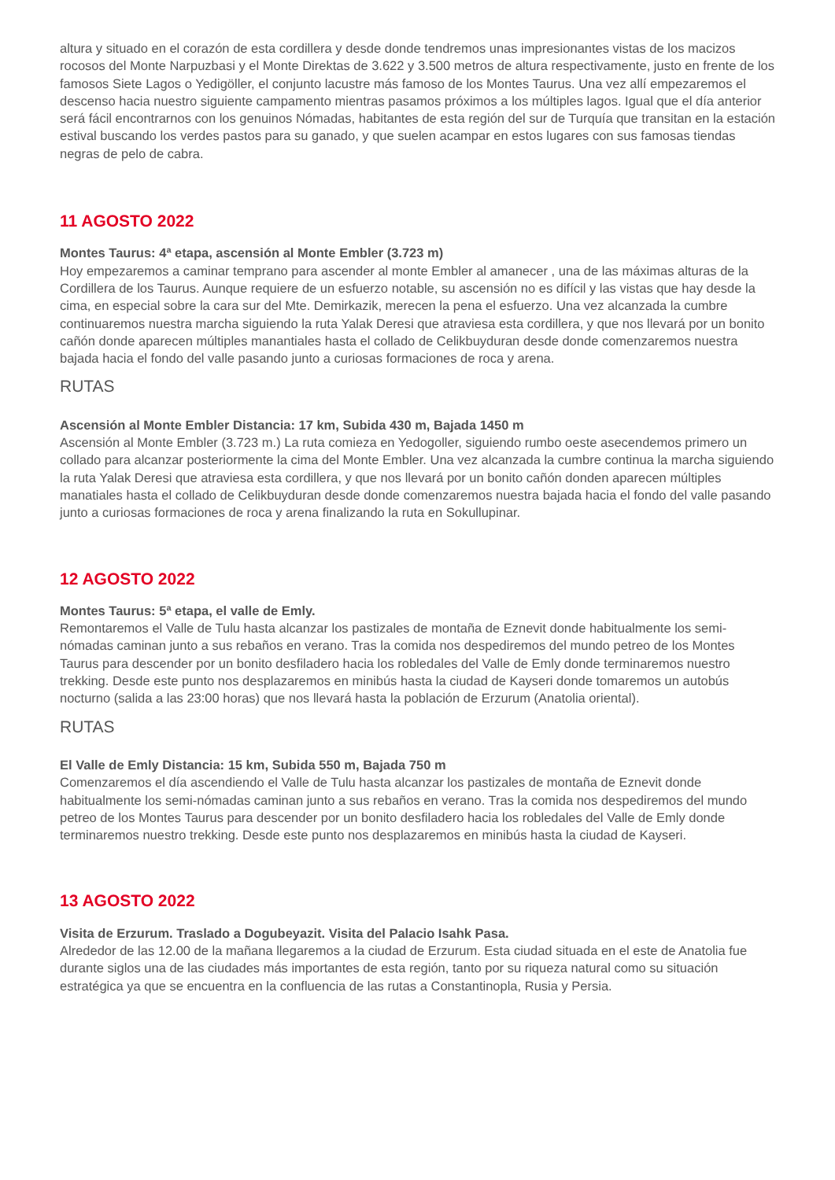altura y situado en el corazón de esta cordillera y desde donde tendremos unas impresionantes vistas de los macizos rocosos del Monte Narpuzbasi y el Monte Direktas de 3.622 y 3.500 metros de altura respectivamente, justo en frente de los famosos Siete Lagos o Yedigöller, el conjunto lacustre más famoso de los Montes Taurus. Una vez allí empezaremos el descenso hacia nuestro siguiente campamento mientras pasamos próximos a los múltiples lagos. Igual que el día anterior será fácil encontrarnos con los genuinos Nómadas, habitantes de esta región del sur de Turquía que transitan en la estación estival buscando los verdes pastos para su ganado, y que suelen acampar en estos lugares con sus famosas tiendas negras de pelo de cabra.
11 AGOSTO 2022
Montes Taurus: 4ª etapa, ascensión al Monte Embler (3.723 m)
Hoy empezaremos a caminar temprano para ascender al monte Embler al amanecer , una de las máximas alturas de la Cordillera de los Taurus. Aunque requiere de un esfuerzo notable, su ascensión no es difícil y las vistas que hay desde la cima, en especial sobre la cara sur del Mte. Demirkazik, merecen la pena el esfuerzo. Una vez alcanzada la cumbre continuaremos nuestra marcha siguiendo la ruta Yalak Deresi que atraviesa esta cordillera, y que nos llevará por un bonito cañón donde aparecen múltiples manantiales hasta el collado de Celikbuyduran desde donde comenzaremos nuestra bajada hacia el fondo del valle pasando junto a curiosas formaciones de roca y arena.
RUTAS
Ascensión al Monte Embler Distancia: 17 km, Subida 430 m, Bajada 1450 m
Ascensión al Monte Embler (3.723 m.) La ruta comieza en Yedogoller, siguiendo rumbo oeste asecendemos primero un collado para alcanzar posteriormente la cima del Monte Embler. Una vez alcanzada la cumbre continua la marcha siguiendo la ruta Yalak Deresi que atraviesa esta cordillera, y que nos llevará por un bonito cañón donden aparecen múltiples manatiales hasta el collado de Celikbuyduran desde donde comenzaremos nuestra bajada hacia el fondo del valle pasando junto a curiosas formaciones de roca y arena finalizando la ruta en Sokullupinar.
12 AGOSTO 2022
Montes Taurus: 5ª etapa, el valle de Emly.
Remontaremos el Valle de Tulu hasta alcanzar los pastizales de montaña de Eznevit donde habitualmente los semi-nómadas caminan junto a sus rebaños en verano. Tras la comida nos despediremos del mundo petreo de los Montes Taurus para descender por un bonito desfiladero hacia los robledales del Valle de Emly donde terminaremos nuestro trekking. Desde este punto nos desplazaremos en minibús hasta la ciudad de Kayseri donde tomaremos un autobús nocturno (salida a las 23:00 horas) que nos llevará hasta la población de Erzurum (Anatolia oriental).
RUTAS
El Valle de Emly Distancia: 15 km, Subida 550 m, Bajada 750 m
Comenzaremos el día ascendiendo el Valle de Tulu hasta alcanzar los pastizales de montaña de Eznevit donde habitualmente los semi-nómadas caminan junto a sus rebaños en verano. Tras la comida nos despediremos del mundo petreo de los Montes Taurus para descender por un bonito desfiladero hacia los robledales del Valle de Emly donde terminaremos nuestro trekking. Desde este punto nos desplazaremos en minibús hasta la ciudad de Kayseri.
13 AGOSTO 2022
Visita de Erzurum. Traslado a Dogubeyazit. Visita del Palacio Isahk Pasa.
Alrededor de las 12.00 de la mañana llegaremos a la ciudad de Erzurum. Esta ciudad situada en el este de Anatolia fue durante siglos una de las ciudades más importantes de esta región, tanto por su riqueza natural como su situación estratégica ya que se encuentra en la confluencia de las rutas a Constantinopla, Rusia y Persia.